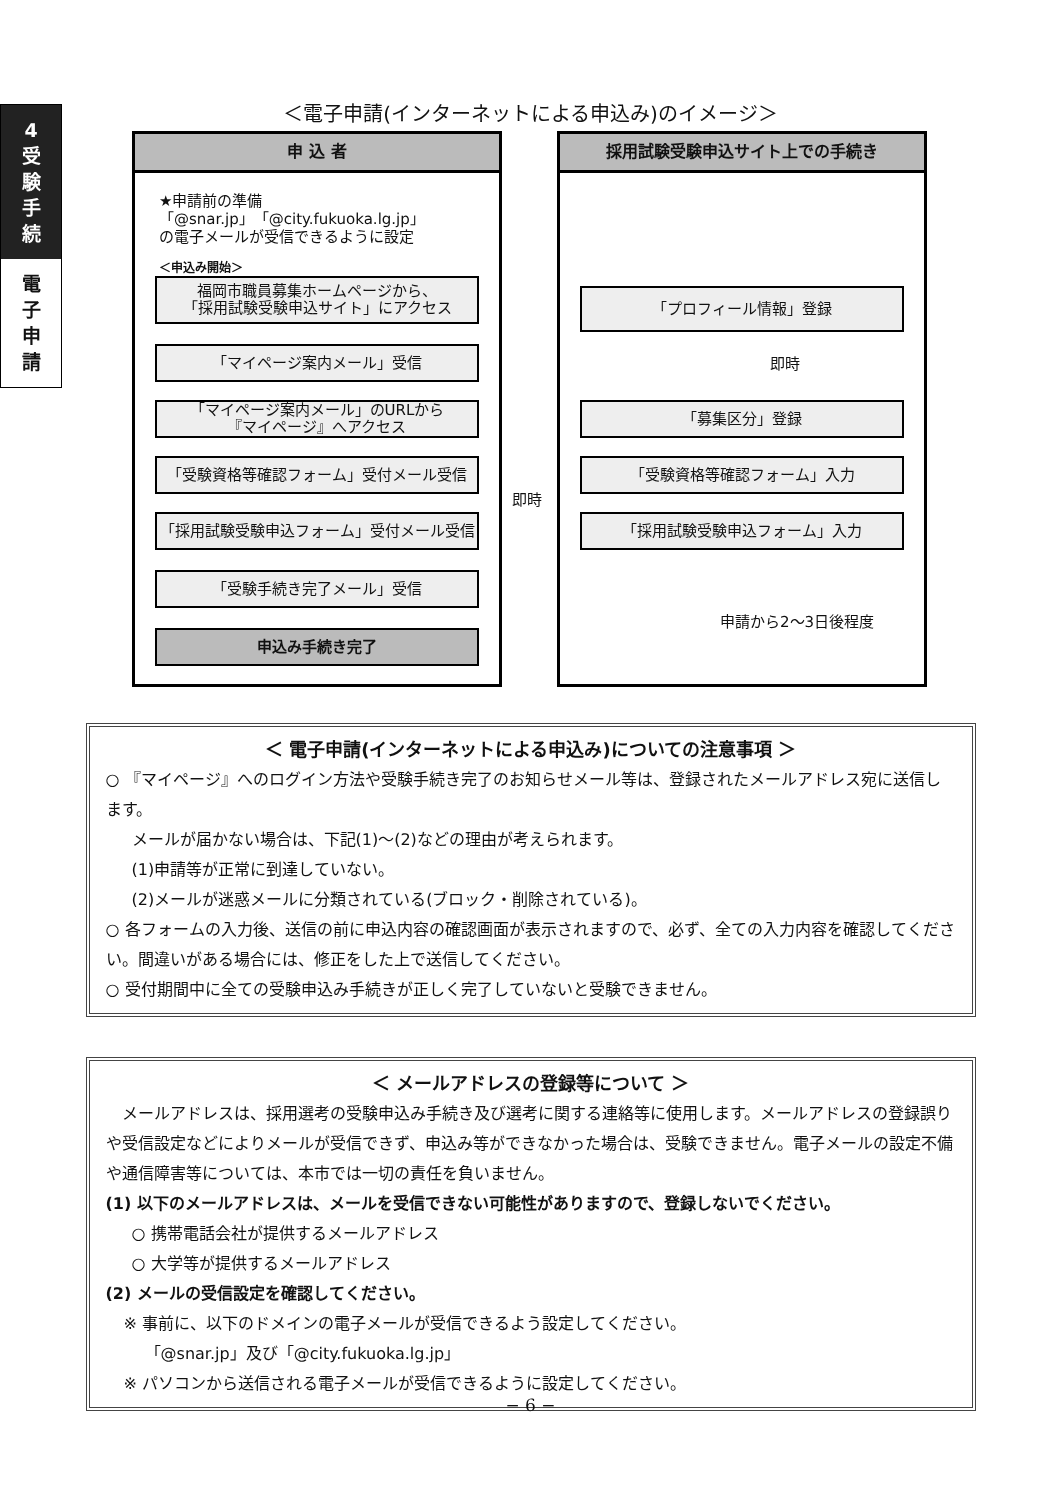4
受
験
手
続
電
子
申
請
＜電子申請(インターネットによる申込み)のイメージ＞
申 込 者
★申請前の準備
「@snar.jp」「@city.fukuoka.lg.jp」
の電子メールが受信できるように設定
＜申込み開始＞
福岡市職員募集ホームページから、
「採用試験受験申込サイト」にアクセス
「マイページ案内メール」受信
「マイページ案内メール」のURLから
『マイページ』へアクセス
「受験資格等確認フォーム」受付メール受信
「採用試験受験申込フォーム」受付メール受信
「受験手続き完了メール」受信
申込み手続き完了
採用試験受験申込サイト上での手続き
「プロフィール情報」登録
即時
「募集区分」登録
「受験資格等確認フォーム」入力
「採用試験受験申込フォーム」入力
申請から2〜3日後程度
即時
＜ 電子申請(インターネットによる申込み)についての注意事項 ＞
○ 『マイページ』へのログイン方法や受験手続き完了のお知らせメール等は、登録されたメールアドレス宛に送信します。
メールが届かない場合は、下記(1)〜(2)などの理由が考えられます。
(1)申請等が正常に到達していない。
(2)メールが迷惑メールに分類されている(ブロック・削除されている)。
○ 各フォームの入力後、送信の前に申込内容の確認画面が表示されますので、必ず、全ての入力内容を確認してください。間違いがある場合には、修正をした上で送信してください。
○ 受付期間中に全ての受験申込み手続きが正しく完了していないと受験できません。
＜ メールアドレスの登録等について ＞
　メールアドレスは、採用選考の受験申込み手続き及び選考に関する連絡等に使用します。メールアドレスの登録誤りや受信設定などによりメールが受信できず、申込み等ができなかった場合は、受験できません。電子メールの設定不備や通信障害等については、本市では一切の責任を負いません。
(1) 以下のメールアドレスは、メールを受信できない可能性がありますので、登録しないでください。
○ 携帯電話会社が提供するメールアドレス
○ 大学等が提供するメールアドレス
(2) メールの受信設定を確認してください。
※ 事前に、以下のドメインの電子メールが受信できるよう設定してください。
　 「@snar.jp」及び「@city.fukuoka.lg.jp」
※ パソコンから送信される電子メールが受信できるように設定してください。
− 6 −